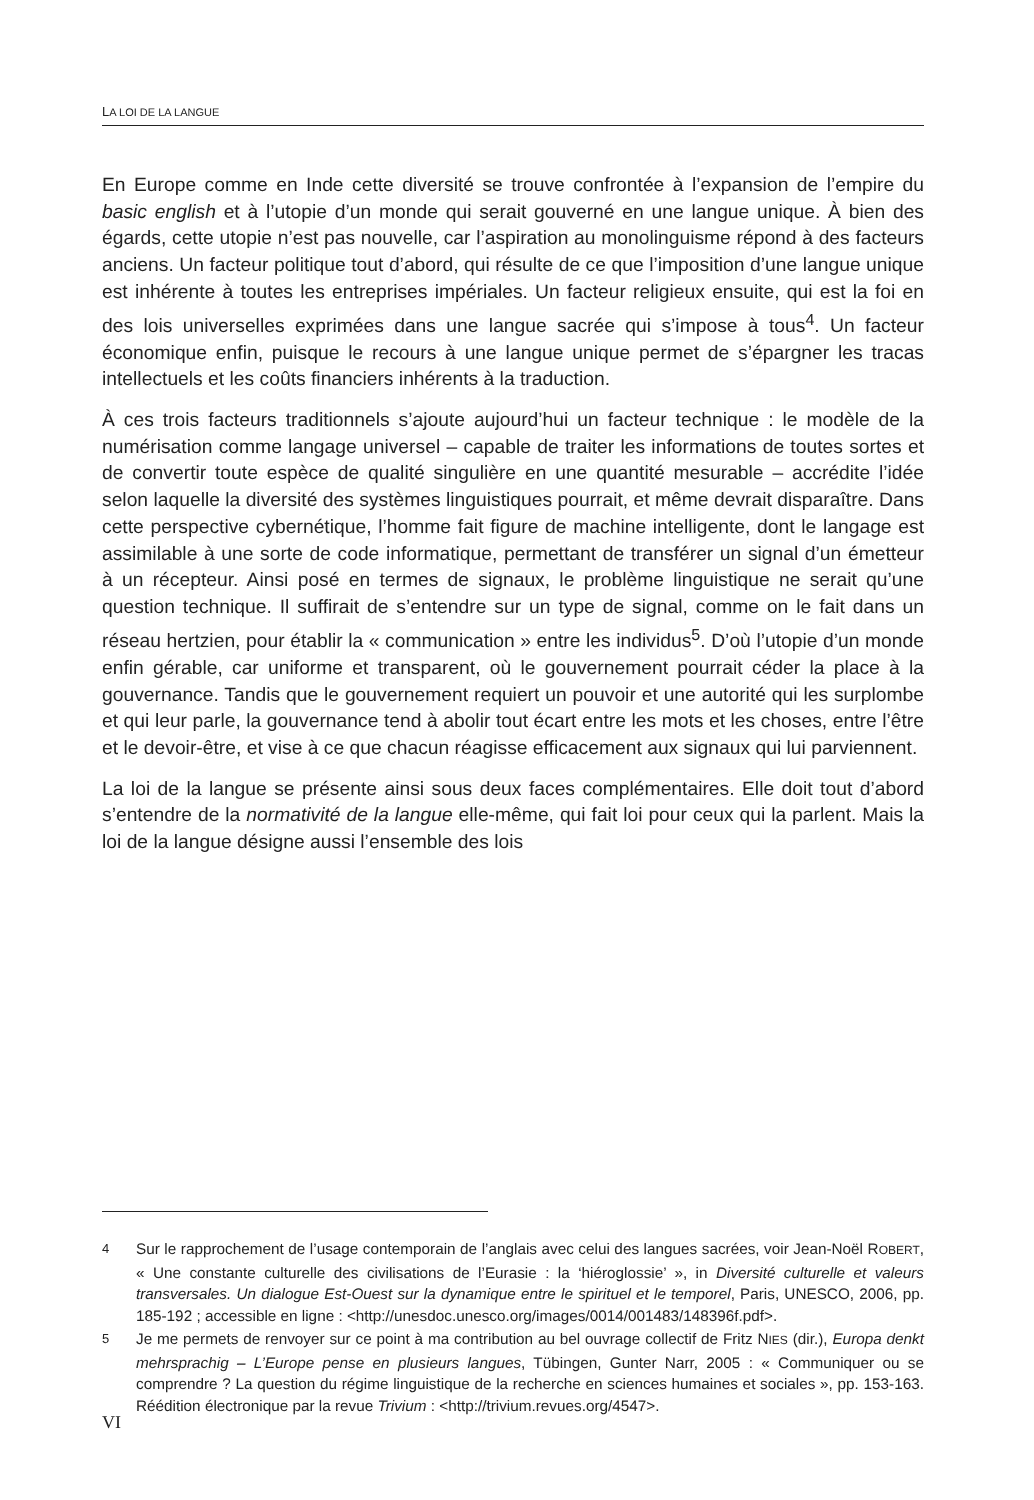LA LOI DE LA LANGUE
En Europe comme en Inde cette diversité se trouve confrontée à l’expansion de l’empire du basic english et à l’utopie d’un monde qui serait gouverné en une langue unique. À bien des égards, cette utopie n’est pas nouvelle, car l’aspiration au monolinguisme répond à des facteurs anciens. Un facteur politique tout d’abord, qui résulte de ce que l’imposition d’une langue unique est inhérente à toutes les entreprises impériales. Un facteur religieux ensuite, qui est la foi en des lois universelles exprimées dans une langue sacrée qui s’impose à tous<sup>4</sup>. Un facteur économique enfin, puisque le recours à une langue unique permet de s’épargner les tracas intellectuels et les coûts financiers inhérents à la traduction.
À ces trois facteurs traditionnels s’ajoute aujourd’hui un facteur technique : le modèle de la numérisation comme langage universel – capable de traiter les informations de toutes sortes et de convertir toute espèce de qualité singulière en une quantité mesurable – accrédite l’idée selon laquelle la diversité des systèmes linguistiques pourrait, et même devrait disparaître. Dans cette perspective cybernétique, l’homme fait figure de machine intelligente, dont le langage est assimilable à une sorte de code informatique, permettant de transférer un signal d’un émetteur à un récepteur. Ainsi posé en termes de signaux, le problème linguistique ne serait qu’une question technique. Il suffirait de s’entendre sur un type de signal, comme on le fait dans un réseau hertzien, pour établir la « communication » entre les individus<sup>5</sup>. D’où l’utopie d’un monde enfin gérable, car uniforme et transparent, où le gouvernement pourrait céder la place à la gouvernance. Tandis que le gouvernement requiert un pouvoir et une autorité qui les surplombe et qui leur parle, la gouvernance tend à abolir tout écart entre les mots et les choses, entre l’être et le devoir-être, et vise à ce que chacun réagisse efficacement aux signaux qui lui parviennent.
La loi de la langue se présente ainsi sous deux faces complémentaires. Elle doit tout d’abord s’entendre de la normativité de la langue elle-même, qui fait loi pour ceux qui la parlent. Mais la loi de la langue désigne aussi l’ensemble des lois
4 Sur le rapprochement de l’usage contemporain de l’anglais avec celui des langues sacrées, voir Jean-Noël ROBERT, « Une constante culturelle des civilisations de l’Eurasie : la ‘hiéroglossie’ », in Diversité culturelle et valeurs transversales. Un dialogue Est-Ouest sur la dynamique entre le spirituel et le temporel, Paris, UNESCO, 2006, pp. 185-192 ; accessible en ligne : <http://unesdoc.unesco.org/images/0014/001483/148396f.pdf>.
5 Je me permets de renvoyer sur ce point à ma contribution au bel ouvrage collectif de Fritz NIES (dir.), Europa denkt mehrsprachig – L’Europe pense en plusieurs langues, Tübingen, Gunter Narr, 2005 : « Communiquer ou se comprendre ? La question du régime linguistique de la recherche en sciences humaines et sociales », pp. 153-163. Réédition électronique par la revue Trivium : <http://trivium.revues.org/4547>.
VI